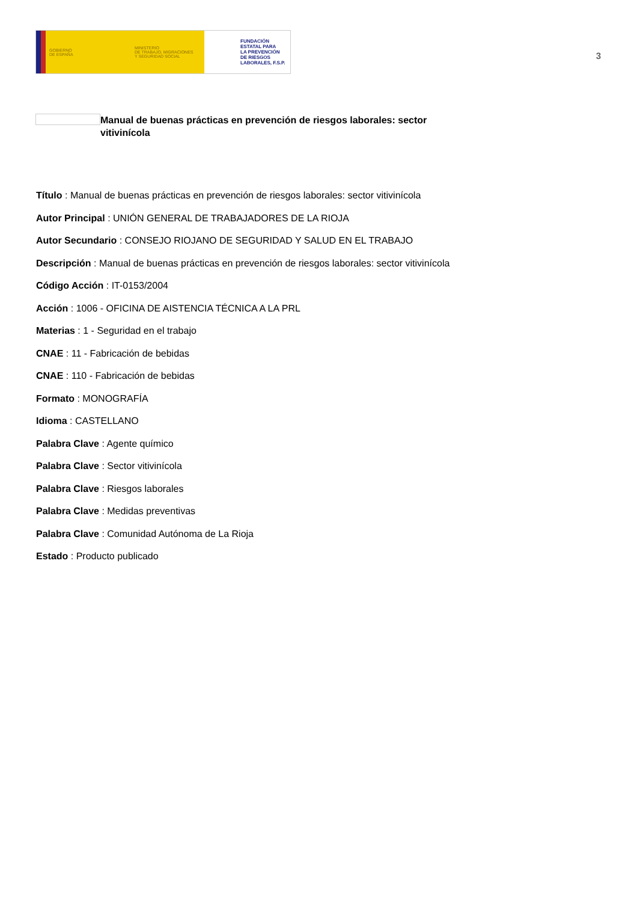GOBIERNO
DE ESPAÑA
MINISTERIO
DE TRABAJO, MIGRACIONES
Y SEGURIDAD SOCIAL
FUNDACIÓN
ESTATAL PARA
LA PREVENCIÓN
DE RIESGOS
LABORALES, F.S.P.
3
Manual de buenas prácticas en prevención de riesgos laborales: sector vitivinícola
Título : Manual de buenas prácticas en prevención de riesgos laborales: sector vitivinícola
Autor Principal : UNIÓN GENERAL DE TRABAJADORES DE LA RIOJA
Autor Secundario : CONSEJO RIOJANO DE SEGURIDAD Y SALUD EN EL TRABAJO
Descripción : Manual de buenas prácticas en prevención de riesgos laborales: sector vitivinícola
Código Acción : IT-0153/2004
Acción : 1006 - OFICINA DE AISTENCIA TÉCNICA A LA PRL
Materias : 1 - Seguridad en el trabajo
CNAE : 11 - Fabricación de bebidas
CNAE : 110 - Fabricación de bebidas
Formato : MONOGRAFÍA
Idioma : CASTELLANO
Palabra Clave : Agente químico
Palabra Clave : Sector vitivinícola
Palabra Clave : Riesgos laborales
Palabra Clave : Medidas preventivas
Palabra Clave : Comunidad Autónoma de La Rioja
Estado : Producto publicado